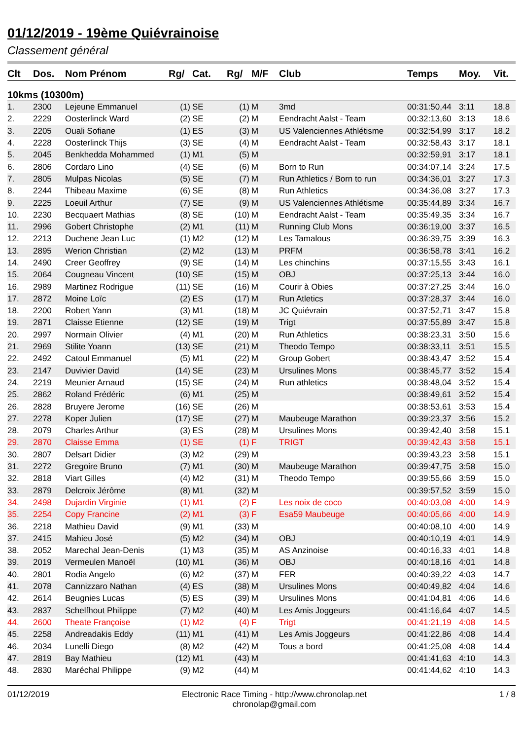01/12/2019 - 19ème Quiévrainoise
Classement général
| Clt | Dos. | Nom Prénom | Rg/ | Cat. | Rg/ | M/F | Club | Temps | Moy. | Vit. |
| --- | --- | --- | --- | --- | --- | --- | --- | --- | --- | --- |
| 10kms (10300m) | | | | | | | | | | |
| 1. | 2300 | Lejeune Emmanuel | (1) | SE | (1) | M | 3md | 00:31:50,44 | 3:11 | 18.8 |
| 2. | 2229 | Oosterlinck Ward | (2) | SE | (2) | M | Eendracht Aalst - Team | 00:32:13,60 | 3:13 | 18.6 |
| 3. | 2205 | Ouali Sofiane | (1) | ES | (3) | M | US Valenciennes Athlétisme | 00:32:54,99 | 3:17 | 18.2 |
| 4. | 2228 | Oosterlinck Thijs | (3) | SE | (4) | M | Eendracht Aalst - Team | 00:32:58,43 | 3:17 | 18.1 |
| 5. | 2045 | Benkhedda Mohammed | (1) | M1 | (5) | M | | 00:32:59,91 | 3:17 | 18.1 |
| 6. | 2806 | Cordaro Lino | (4) | SE | (6) | M | Born to Run | 00:34:07,14 | 3:24 | 17.5 |
| 7. | 2805 | Mulpas Nicolas | (5) | SE | (7) | M | Run Athletics / Born to run | 00:34:36,01 | 3:27 | 17.3 |
| 8. | 2244 | Thibeau Maxime | (6) | SE | (8) | M | Run Athletics | 00:34:36,08 | 3:27 | 17.3 |
| 9. | 2225 | Loeuil Arthur | (7) | SE | (9) | M | US Valenciennes Athlétisme | 00:35:44,89 | 3:34 | 16.7 |
| 10. | 2230 | Becquaert Mathias | (8) | SE | (10) | M | Eendracht Aalst - Team | 00:35:49,35 | 3:34 | 16.7 |
| 11. | 2996 | Gobert Christophe | (2) | M1 | (11) | M | Running Club Mons | 00:36:19,00 | 3:37 | 16.5 |
| 12. | 2213 | Duchene Jean Luc | (1) | M2 | (12) | M | Les Tamalous | 00:36:39,75 | 3:39 | 16.3 |
| 13. | 2895 | Werion Christian | (2) | M2 | (13) | M | PRFM | 00:36:58,78 | 3:41 | 16.2 |
| 14. | 2490 | Creer Geoffrey | (9) | SE | (14) | M | Les chinchins | 00:37:15,55 | 3:43 | 16.1 |
| 15. | 2064 | Cougneau Vincent | (10) | SE | (15) | M | OBJ | 00:37:25,13 | 3:44 | 16.0 |
| 16. | 2989 | Martinez Rodrigue | (11) | SE | (16) | M | Courir à Obies | 00:37:27,25 | 3:44 | 16.0 |
| 17. | 2872 | Moine Loïc | (2) | ES | (17) | M | Run Atletics | 00:37:28,37 | 3:44 | 16.0 |
| 18. | 2200 | Robert Yann | (3) | M1 | (18) | M | JC Quiévrain | 00:37:52,71 | 3:47 | 15.8 |
| 19. | 2871 | Claisse Etienne | (12) | SE | (19) | M | Trigt | 00:37:55,89 | 3:47 | 15.8 |
| 20. | 2997 | Normain Olivier | (4) | M1 | (20) | M | Run Athletics | 00:38:23,31 | 3:50 | 15.6 |
| 21. | 2969 | Stilite Yoann | (13) | SE | (21) | M | Theodo Tempo | 00:38:33,11 | 3:51 | 15.5 |
| 22. | 2492 | Catoul Emmanuel | (5) | M1 | (22) | M | Group Gobert | 00:38:43,47 | 3:52 | 15.4 |
| 23. | 2147 | Duvivier David | (14) | SE | (23) | M | Ursulines Mons | 00:38:45,77 | 3:52 | 15.4 |
| 24. | 2219 | Meunier Arnaud | (15) | SE | (24) | M | Run athletics | 00:38:48,04 | 3:52 | 15.4 |
| 25. | 2862 | Roland Frédéric | (6) | M1 | (25) | M | | 00:38:49,61 | 3:52 | 15.4 |
| 26. | 2828 | Bruyere Jerome | (16) | SE | (26) | M | | 00:38:53,61 | 3:53 | 15.4 |
| 27. | 2278 | Koper Julien | (17) | SE | (27) | M | Maubeuge Marathon | 00:39:23,37 | 3:56 | 15.2 |
| 28. | 2079 | Charles Arthur | (3) | ES | (28) | M | Ursulines Mons | 00:39:42,40 | 3:58 | 15.1 |
| 29. | 2870 | Claisse Emma | (1) | SE | (1) | F | TRIGT | 00:39:42,43 | 3:58 | 15.1 |
| 30. | 2807 | Delsart Didier | (3) | M2 | (29) | M | | 00:39:43,23 | 3:58 | 15.1 |
| 31. | 2272 | Gregoire Bruno | (7) | M1 | (30) | M | Maubeuge Marathon | 00:39:47,75 | 3:58 | 15.0 |
| 32. | 2818 | Viart Gilles | (4) | M2 | (31) | M | Theodo Tempo | 00:39:55,66 | 3:59 | 15.0 |
| 33. | 2879 | Delcroix Jérôme | (8) | M1 | (32) | M | | 00:39:57,52 | 3:59 | 15.0 |
| 34. | 2498 | Dujardin Virginie | (1) | M1 | (2) | F | Les noix de coco | 00:40:03,08 | 4:00 | 14.9 |
| 35. | 2254 | Copy Francine | (2) | M1 | (3) | F | Esa59 Maubeuge | 00:40:05,66 | 4:00 | 14.9 |
| 36. | 2218 | Mathieu David | (9) | M1 | (33) | M | | 00:40:08,10 | 4:00 | 14.9 |
| 37. | 2415 | Mahieu José | (5) | M2 | (34) | M | OBJ | 00:40:10,19 | 4:01 | 14.9 |
| 38. | 2052 | Marechal Jean-Denis | (1) | M3 | (35) | M | AS Anzinoise | 00:40:16,33 | 4:01 | 14.8 |
| 39. | 2019 | Vermeulen Manoël | (10) | M1 | (36) | M | OBJ | 00:40:18,16 | 4:01 | 14.8 |
| 40. | 2801 | Rodia Angelo | (6) | M2 | (37) | M | FER | 00:40:39,22 | 4:03 | 14.7 |
| 41. | 2078 | Cannizzaro Nathan | (4) | ES | (38) | M | Ursulines Mons | 00:40:49,82 | 4:04 | 14.6 |
| 42. | 2614 | Beugnies Lucas | (5) | ES | (39) | M | Ursulines Mons | 00:41:04,81 | 4:06 | 14.6 |
| 43. | 2837 | Schelfhout Philippe | (7) | M2 | (40) | M | Les Amis Joggeurs | 00:41:16,64 | 4:07 | 14.5 |
| 44. | 2600 | Theate Françoise | (1) | M2 | (4) | F | Trigt | 00:41:21,19 | 4:08 | 14.5 |
| 45. | 2258 | Andreadakis Eddy | (11) | M1 | (41) | M | Les Amis Joggeurs | 00:41:22,86 | 4:08 | 14.4 |
| 46. | 2034 | Lunelli Diego | (8) | M2 | (42) | M | Tous a bord | 00:41:25,08 | 4:08 | 14.4 |
| 47. | 2819 | Bay Mathieu | (12) | M1 | (43) | M | | 00:41:41,63 | 4:10 | 14.3 |
| 48. | 2830 | Maréchal Philippe | (9) | M2 | (44) | M | | 00:41:44,62 | 4:10 | 14.3 |
01/12/2019 Electronic Race Timing - http://www.chronolap.net
chronolap@gmail.com 1 / 8